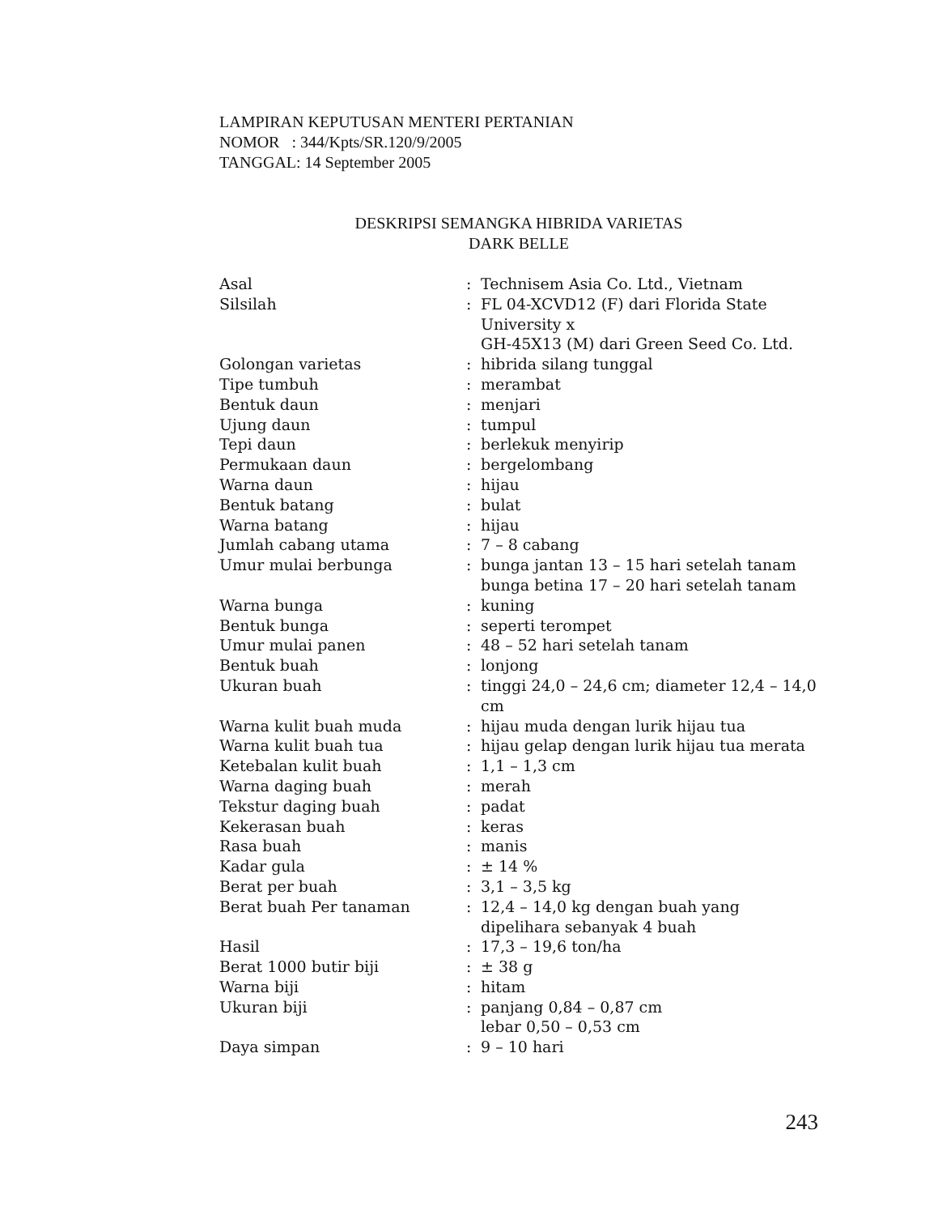LAMPIRAN KEPUTUSAN MENTERI PERTANIAN
NOMOR : 344/Kpts/SR.120/9/2005
TANGGAL: 14 September 2005
DESKRIPSI SEMANGKA HIBRIDA VARIETAS
DARK BELLE
| Asal | : | Technisem Asia Co. Ltd., Vietnam |
| Silsilah | : | FL 04-XCVD12 (F) dari Florida State University x GH-45X13 (M) dari Green Seed Co. Ltd. |
| Golongan varietas | : | hibrida silang tunggal |
| Tipe tumbuh | : | merambat |
| Bentuk daun | : | menjari |
| Ujung daun | : | tumpul |
| Tepi daun | : | berlekuk menyirip |
| Permukaan daun | : | bergelombang |
| Warna daun | : | hijau |
| Bentuk batang | : | bulat |
| Warna batang | : | hijau |
| Jumlah cabang utama | : | 7 – 8 cabang |
| Umur mulai berbunga | : | bunga jantan 13 – 15 hari setelah tanam bunga betina 17 – 20 hari setelah tanam |
| Warna bunga | : | kuning |
| Bentuk bunga | : | seperti terompet |
| Umur mulai panen | : | 48 – 52 hari setelah tanam |
| Bentuk buah | : | lonjong |
| Ukuran buah | : | tinggi 24,0 – 24,6 cm; diameter 12,4 – 14,0 cm |
| Warna kulit buah muda | : | hijau muda dengan lurik hijau tua |
| Warna kulit buah tua | : | hijau gelap dengan lurik hijau tua merata |
| Ketebalan kulit buah | : | 1,1 – 1,3 cm |
| Warna daging buah | : | merah |
| Tekstur daging buah | : | padat |
| Kekerasan buah | : | keras |
| Rasa buah | : | manis |
| Kadar gula | : | ± 14 % |
| Berat per buah | : | 3,1 – 3,5 kg |
| Berat buah Per tanaman | : | 12,4 – 14,0 kg dengan buah yang dipelihara sebanyak 4 buah |
| Hasil | : | 17,3 – 19,6 ton/ha |
| Berat 1000 butir biji | : | ± 38 g |
| Warna biji | : | hitam |
| Ukuran biji | : | panjang 0,84 – 0,87 cm lebar 0,50 – 0,53 cm |
| Daya simpan | : | 9 – 10 hari |
243